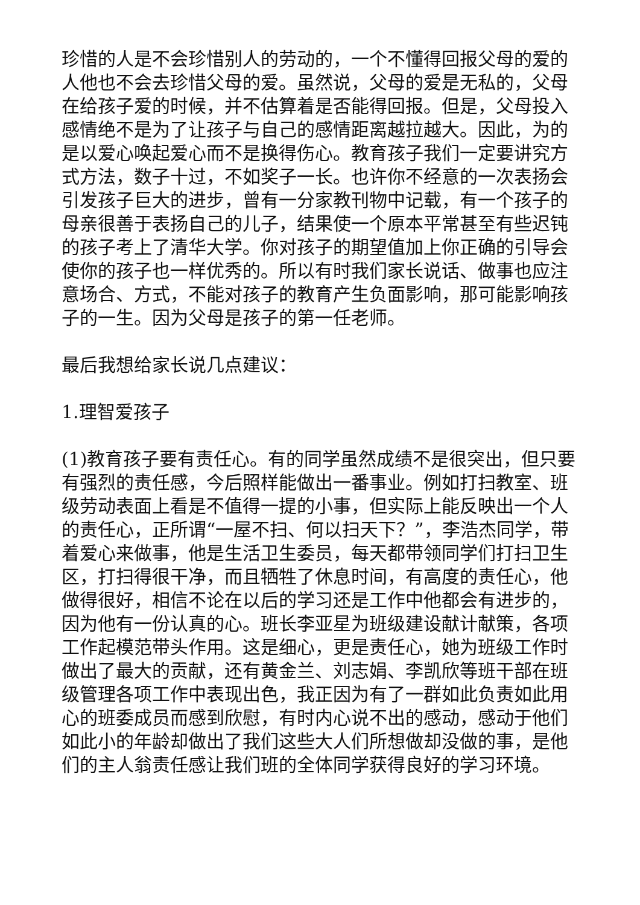珍惜的人是不会珍惜别人的劳动的，一个不懂得回报父母的爱的人他也不会去珍惜父母的爱。虽然说，父母的爱是无私的，父母在给孩子爱的时候，并不估算着是否能得回报。但是，父母投入感情绝不是为了让孩子与自己的感情距离越拉越大。因此，为的是以爱心唤起爱心而不是换得伤心。教育孩子我们一定要讲究方式方法，数子十过，不如奖子一长。也许你不经意的一次表扬会引发孩子巨大的进步，曾有一分家教刊物中记载，有一个孩子的母亲很善于表扬自己的儿子，结果使一个原本平常甚至有些迟钝的孩子考上了清华大学。你对孩子的期望值加上你正确的引导会使你的孩子也一样优秀的。所以有时我们家长说话、做事也应注意场合、方式，不能对孩子的教育产生负面影响，那可能影响孩子的一生。因为父母是孩子的第一任老师。
最后我想给家长说几点建议：
1.理智爱孩子
(1)教育孩子要有责任心。有的同学虽然成绩不是很突出，但只要有强烈的责任感，今后照样能做出一番事业。例如打扫教室、班级劳动表面上看是不值得一提的小事，但实际上能反映出一个人的责任心，正所谓“一屋不扫、何以扫天下？”，李浩杰同学，带着爱心来做事，他是生活卫生委员，每天都带领同学们打扫卫生区，打扫得很干净，而且牺牲了休息时间，有高度的责任心，他做得很好，相信不论在以后的学习还是工作中他都会有进步的，因为他有一份认真的心。班长李亚星为班级建设献计献策，各项工作起模范带头作用。这是细心，更是责任心，她为班级工作时做出了最大的贡献，还有黄金兰、刘志娟、李凯欣等班干部在班级管理各项工作中表现出色，我正因为有了一群如此负责如此用心的班委成员而感到欣慰，有时内心说不出的感动，感动于他们如此小的年龄却做出了我们这些大人们所想做却没做的事，是他们的主人翁责任感让我们班的全体同学获得良好的学习环境。